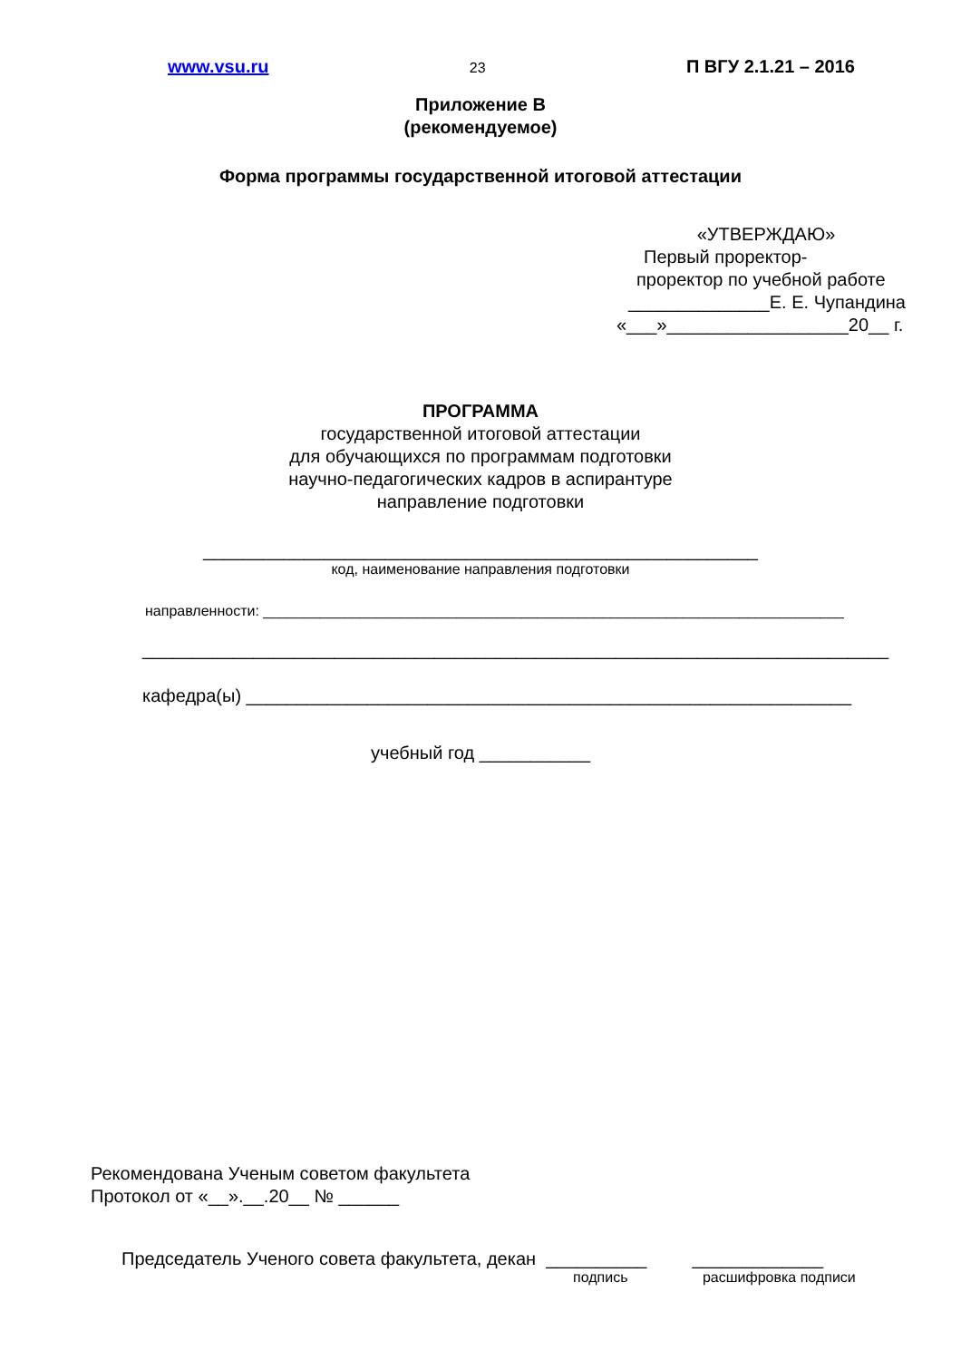www.vsu.ru 23 П ВГУ 2.1.21 – 2016
Приложение В
(рекомендуемое)
Форма программы государственной итоговой аттестации
«УТВЕРЖДАЮ»
Первый проректор-
проректор по учебной работе
______________Е. Е. Чупандина
«___»__________________20__ г.
ПРОГРАММА
государственной итоговой аттестации
для обучающихся по программам подготовки
научно-педагогических кадров в аспирантуре
направление подготовки
_______________________________________________________
код, наименование направления подготовки
направленности: ________________________________________________________________________
__________________________________________________________________________
кафедра(ы) ____________________________________________________________
учебный год ___________
Рекомендована Ученым советом факультета
Протокол от «__».__.20__ № ______
Председатель Ученого совета факультета, декан __________ _____________
подпись расшифровка подписи